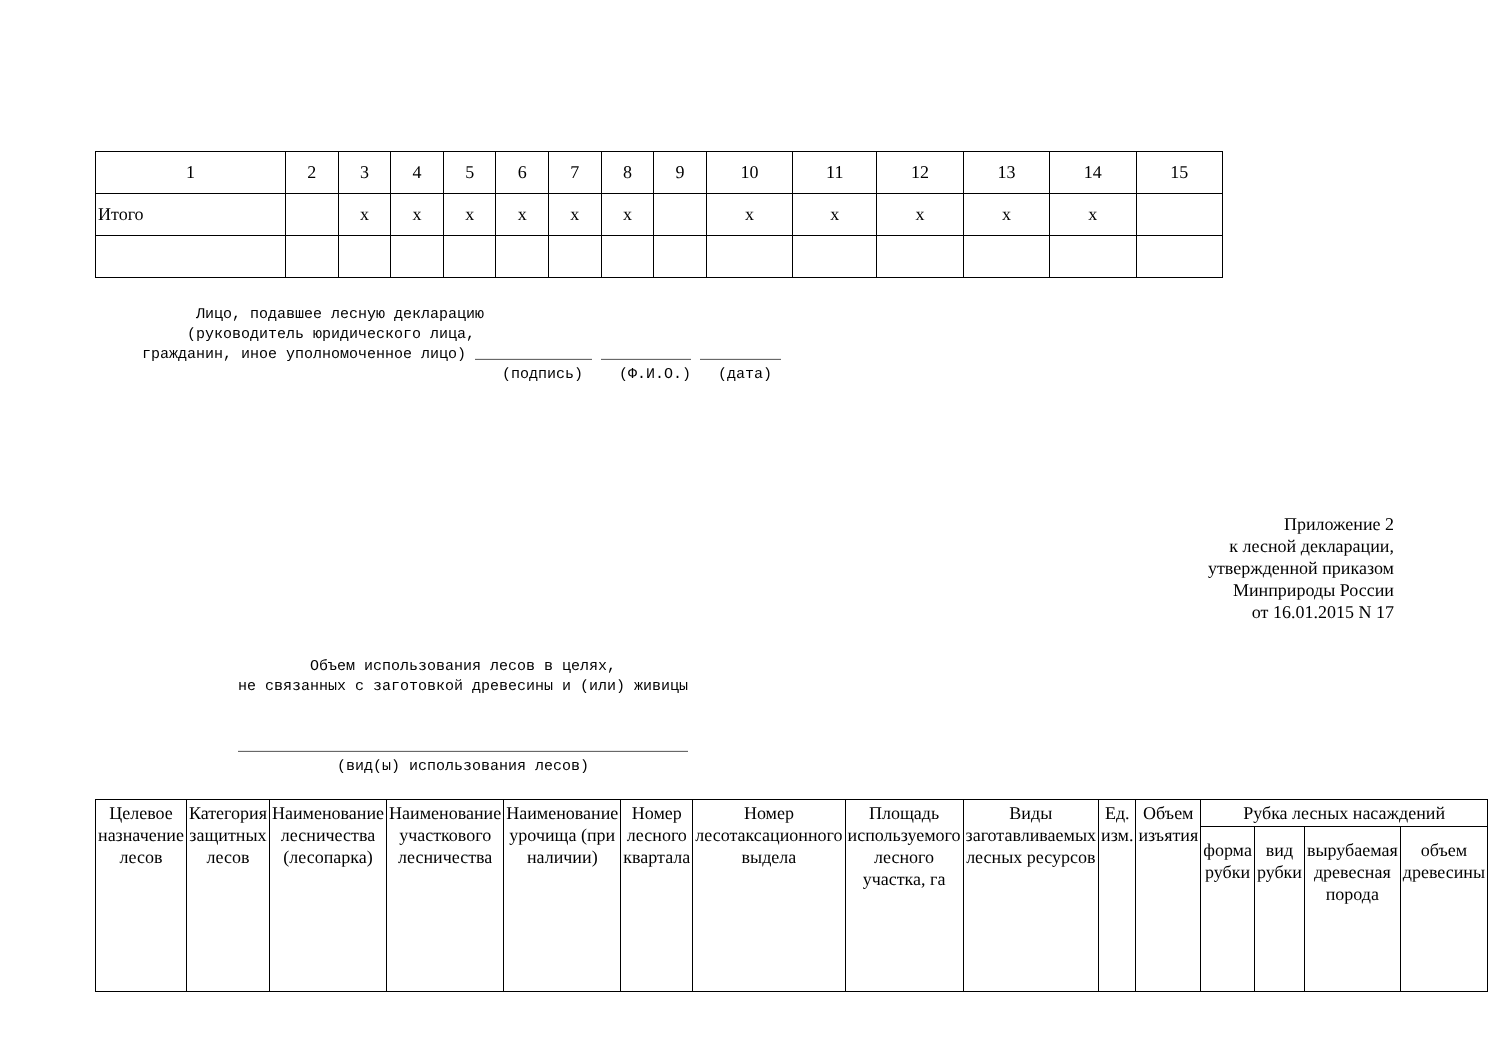| 1 | 2 | 3 | 4 | 5 | 6 | 7 | 8 | 9 | 10 | 11 | 12 | 13 | 14 | 15 |
| Итого | | x | x | x | x | x | x | | x | x | x | x | x | |
Лицо, подавшее лесную декларацию (руководитель юридического лица, гражданин, иное уполномоченное лицо) _____________ __________ _________ (подпись) (Ф.И.О.) (дата)
Приложение 2
к лесной декларации,
утвержденной приказом
Минприроды России
от 16.01.2015 N 17
Объем использования лесов в целях, не связанных с заготовкой древесины и (или) живицы __________________________________________________ (вид(ы) использования лесов)
| Целевое назначение лесов | Категория защитных лесов | Наименование лесничества (лесопарка) | Наименование участкового лесничества | Наименование урочища (при наличии) | Номер лесного квартала | Номер лесотаксационного выдела | Площадь используемого лесного участка, га | Виды заготавливаемых лесных ресурсов | Ед. изм. | Объем изъятия | Рубка лесных насаждений | | | |
| --- | --- | --- | --- | --- | --- | --- | --- | --- | --- | --- | --- | --- | --- | --- |
| | | | | | | | | | | | форма рубки | вид рубки | вырубаемая древесная порода | объем древесины |